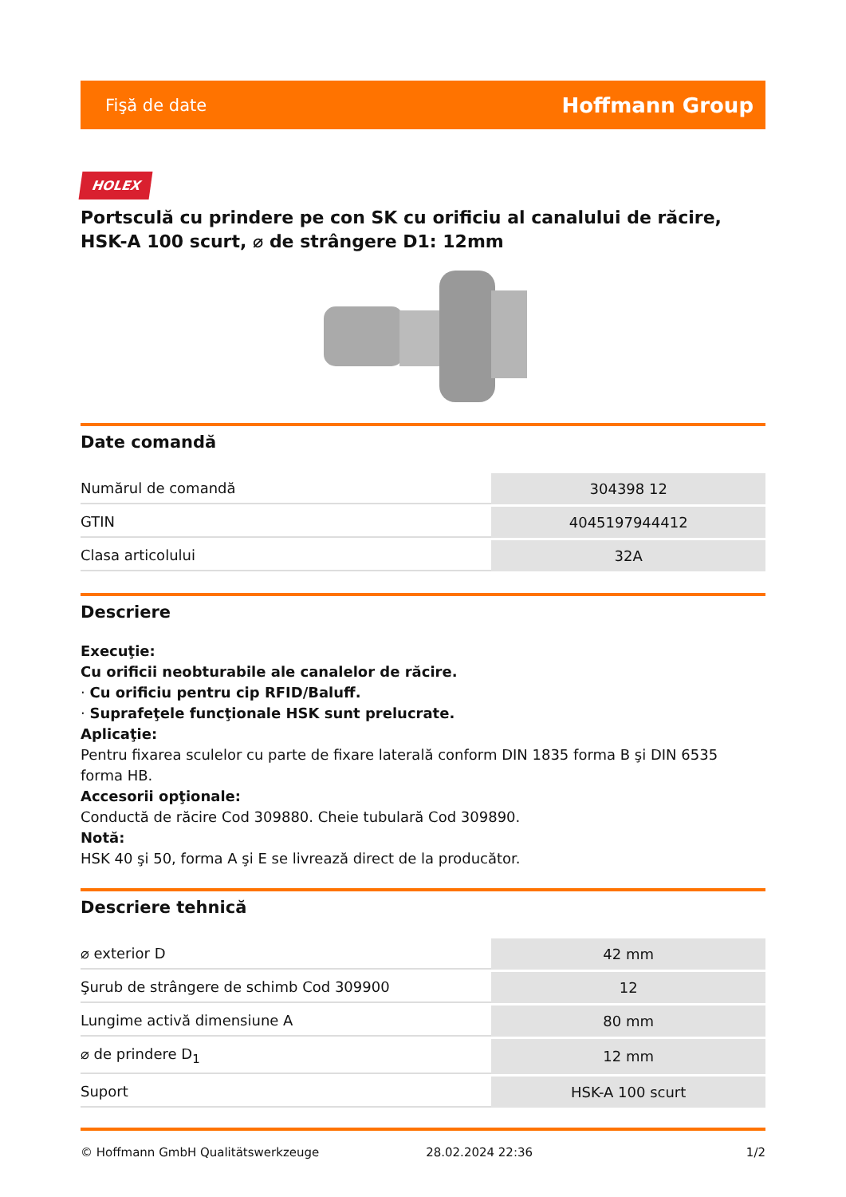Fişă de date Hoffmann Group
HOLEX
Portsculă cu prindere pe con SK cu orificiu al canalului de răcire, HSK-A 100 scurt, ⌀ de strângere D1: 12mm
Date comandă
| Numărul de comandă | 304398 12 |
| GTIN | 4045197944412 |
| Clasa articolului | 32A |
Descriere
Execuţie:
Cu orificii neobturabile ale canalelor de răcire.
· Cu orificiu pentru cip RFID/Baluff.
· Suprafeţele funcţionale HSK sunt prelucrate.
Aplicaţie:
Pentru fixarea sculelor cu parte de fixare laterală conform DIN 1835 forma B şi DIN 6535
forma HB.
Accesorii opţionale:
Conductă de răcire Cod 309880. Cheie tubulară Cod 309890.
Notă:
HSK 40 şi 50, forma A şi E se livrează direct de la producător.
Descriere tehnică
| ⌀ exterior D | 42 mm |
| Şurub de strângere de schimb Cod 309900 | 12 |
| Lungime activă dimensiune A | 80 mm |
| ⌀ de prindere D<sub>1</sub> | 12 mm |
| Suport | HSK-A 100 scurt |
© Hoffmann GmbH Qualitätswerkzeuge 28.02.2024 22:36 1/2